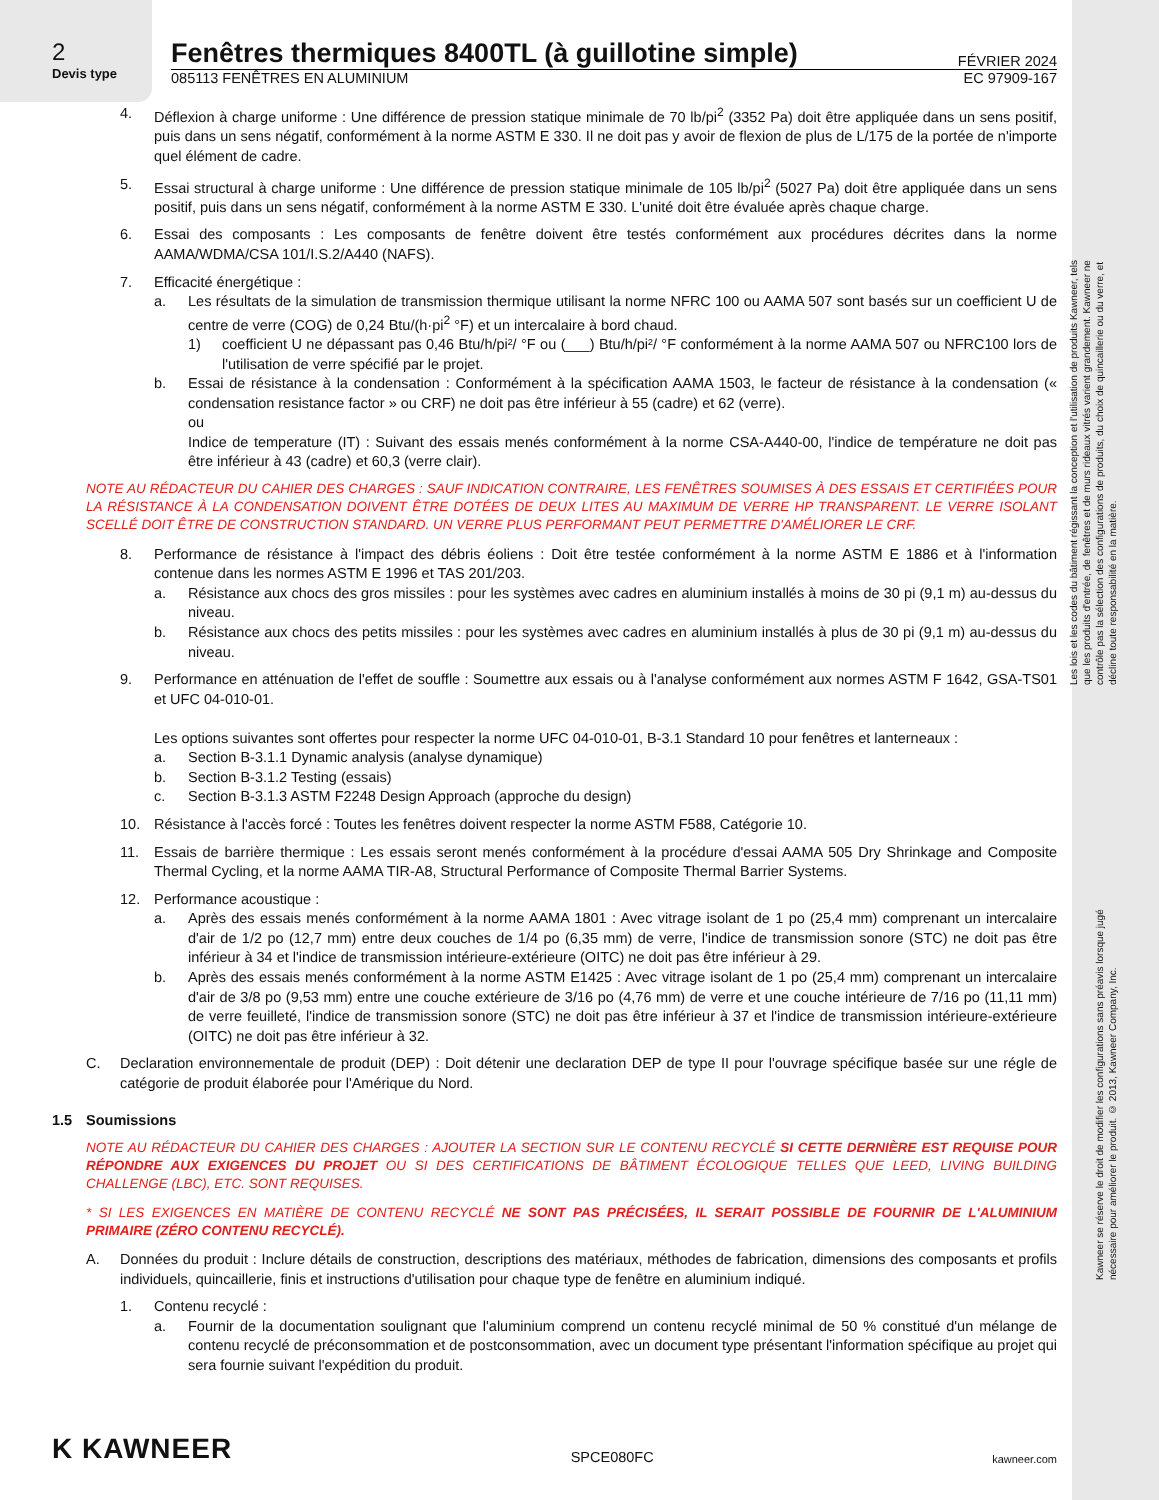Les lois et les codes du bâtiment régissant la conception et l'utilisation de produits Kawneer, tels que les produits d'entrée, de fenêtres et de murs rideaux vitrés varient grandement. Kawneer ne contrôle pas la sélection des configurations de produits, du choix de quincaillerie ou du verre, et décline toute responsabilité en la matière.
Kawneer se réserve le droit de modifier les configurations sans préavis lorsque jugé nécessaire pour améliorer le produit. © 2013, Kawneer Company, Inc.
2
Devis type
Fenêtres thermiques 8400TL (à guillotine simple)
FÉVRIER 2024
085113 FENÊTRES EN ALUMINIUM EC 97909-167
4. Déflexion à charge uniforme : Une différence de pression statique minimale de 70 lb/pi<sup>2</sup> (3352 Pa) doit être appliquée dans un sens positif, puis dans un sens négatif, conformément à la norme ASTM E 330. Il ne doit pas y avoir de flexion de plus de L/175 de la portée de n'importe quel élément de cadre.
5. Essai structural à charge uniforme : Une différence de pression statique minimale de 105 lb/pi<sup>2</sup> (5027 Pa) doit être appliquée dans un sens positif, puis dans un sens négatif, conformément à la norme ASTM E 330. L'unité doit être évaluée après chaque charge.
6. Essai des composants : Les composants de fenêtre doivent être testés conformément aux procédures décrites dans la norme AAMA/WDMA/CSA 101/I.S.2/A440 (NAFS).
7. Efficacité énergétique :
a. Les résultats de la simulation de transmission thermique utilisant la norme NFRC 100 ou AAMA 507 sont basés sur un coefficient U de centre de verre (COG) de 0,24 Btu/(h·pi<sup>2</sup> °F) et un intercalaire à bord chaud.
1) coefficient U ne dépassant pas 0,46 Btu/h/pi²/ °F ou (___) Btu/h/pi²/ °F conformément à la norme AAMA 507 ou NFRC100 lors de l'utilisation de verre spécifié par le projet.
b. Essai de résistance à la condensation : Conformément à la spécification AAMA 1503, le facteur de résistance à la condensation (« condensation resistance factor » ou CRF) ne doit pas être inférieur à 55 (cadre) et 62 (verre).
ou
Indice de temperature (IT) : Suivant des essais menés conformément à la norme CSA-A440-00, l'indice de température ne doit pas être inférieur à 43 (cadre) et 60,3 (verre clair).
NOTE AU RÉDACTEUR DU CAHIER DES CHARGES : SAUF INDICATION CONTRAIRE, LES FENÊTRES SOUMISES À DES ESSAIS ET CERTIFIÉES POUR LA RÉSISTANCE À LA CONDENSATION DOIVENT ÊTRE DOTÉES DE DEUX LITES AU MAXIMUM DE VERRE HP TRANSPARENT. LE VERRE ISOLANT SCELLÉ DOIT ÊTRE DE CONSTRUCTION STANDARD. UN VERRE PLUS PERFORMANT PEUT PERMETTRE D'AMÉLIORER LE CRF.
8. Performance de résistance à l'impact des débris éoliens : Doit être testée conformément à la norme ASTM E 1886 et à l'information contenue dans les normes ASTM E 1996 et TAS 201/203.
a. Résistance aux chocs des gros missiles : pour les systèmes avec cadres en aluminium installés à moins de 30 pi (9,1 m) au-dessus du niveau.
b. Résistance aux chocs des petits missiles : pour les systèmes avec cadres en aluminium installés à plus de 30 pi (9,1 m) au-dessus du niveau.
9. Performance en atténuation de l'effet de souffle : Soumettre aux essais ou à l'analyse conformément aux normes ASTM F 1642, GSA-TS01 et UFC 04-010-01.
Les options suivantes sont offertes pour respecter la norme UFC 04-010-01, B-3.1 Standard 10 pour fenêtres et lanterneaux :
a. Section B-3.1.1 Dynamic analysis (analyse dynamique)
b. Section B-3.1.2 Testing (essais)
c. Section B-3.1.3 ASTM F2248 Design Approach (approche du design)
10. Résistance à l'accès forcé : Toutes les fenêtres doivent respecter la norme ASTM F588, Catégorie 10.
11. Essais de barrière thermique : Les essais seront menés conformément à la procédure d'essai AAMA 505 Dry Shrinkage and Composite Thermal Cycling, et la norme AAMA TIR-A8, Structural Performance of Composite Thermal Barrier Systems.
12. Performance acoustique :
a. Après des essais menés conformément à la norme AAMA 1801 : Avec vitrage isolant de 1 po (25,4 mm) comprenant un intercalaire d'air de 1/2 po (12,7 mm) entre deux couches de 1/4 po (6,35 mm) de verre, l'indice de transmission sonore (STC) ne doit pas être inférieur à 34 et l'indice de transmission intérieure-extérieure (OITC) ne doit pas être inférieur à 29.
b. Après des essais menés conformément à la norme ASTM E1425 : Avec vitrage isolant de 1 po (25,4 mm) comprenant un intercalaire d'air de 3/8 po (9,53 mm) entre une couche extérieure de 3/16 po (4,76 mm) de verre et une couche intérieure de 7/16 po (11,11 mm) de verre feuilleté, l'indice de transmission sonore (STC) ne doit pas être inférieur à 37 et l'indice de transmission intérieure-extérieure (OITC) ne doit pas être inférieur à 32.
C. Declaration environnementale de produit (DEP) : Doit détenir une declaration DEP de type II pour l'ouvrage spécifique basée sur une régle de catégorie de produit élaborée pour l'Amérique du Nord.
1.5 Soumissions
NOTE AU RÉDACTEUR DU CAHIER DES CHARGES : AJOUTER LA SECTION SUR LE CONTENU RECYCLÉ SI CETTE DERNIÈRE EST REQUISE POUR RÉPONDRE AUX EXIGENCES DU PROJET OU SI DES CERTIFICATIONS DE BÂTIMENT ÉCOLOGIQUE TELLES QUE LEED, LIVING BUILDING CHALLENGE (LBC), ETC. SONT REQUISES.
* SI LES EXIGENCES EN MATIÈRE DE CONTENU RECYCLÉ NE SONT PAS PRÉCISÉES, IL SERAIT POSSIBLE DE FOURNIR DE L'ALUMINIUM PRIMAIRE (ZÉRO CONTENU RECYCLÉ).
A. Données du produit : Inclure détails de construction, descriptions des matériaux, méthodes de fabrication, dimensions des composants et profils individuels, quincaillerie, finis et instructions d'utilisation pour chaque type de fenêtre en aluminium indiqué.
1. Contenu recyclé :
a. Fournir de la documentation soulignant que l'aluminium comprend un contenu recyclé minimal de 50 % constitué d'un mélange de contenu recyclé de préconsommation et de postconsommation, avec un document type présentant l'information spécifique au projet qui sera fournie suivant l'expédition du produit.
K KAWNEER SPCE080FC kawneer.com